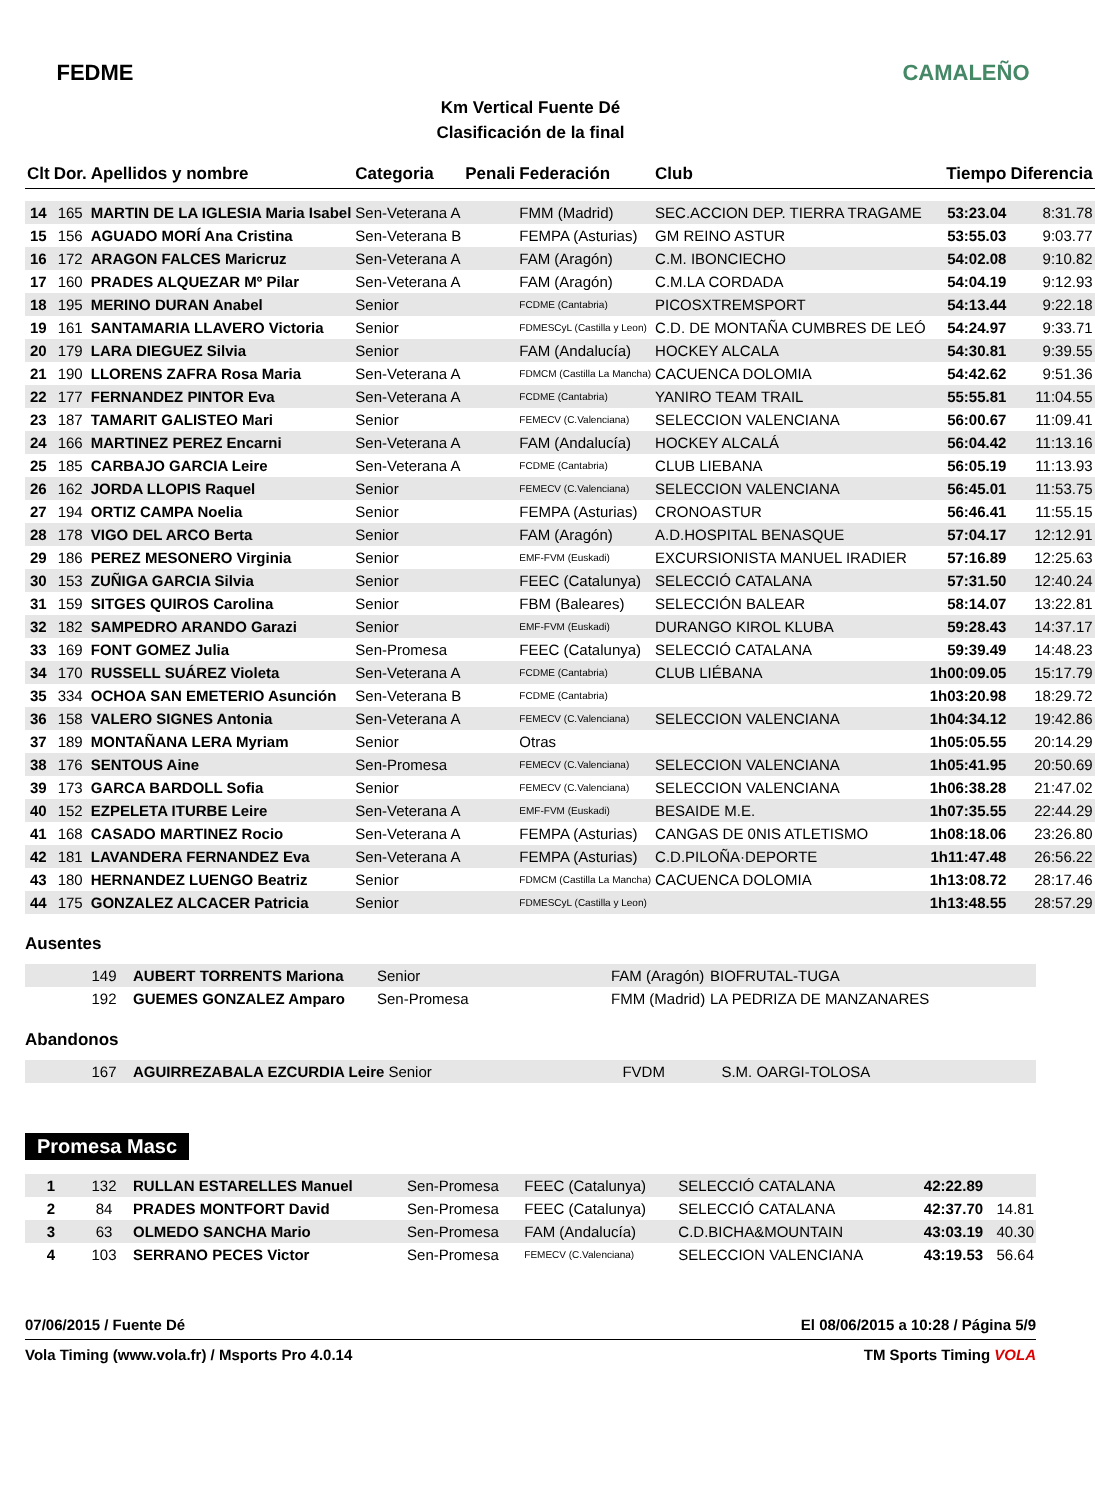FEDME
Km Vertical Fuente Dé
Clasificación de la final
CAMALEÑO
| Clt | Dor. | Apellidos y nombre | Categoria | Penali | Federación | Club | Tiempo | Diferencia |
| --- | --- | --- | --- | --- | --- | --- | --- | --- |
| 14 | 165 | MARTIN DE LA IGLESIA Maria Isabel | Sen-Veterana A | | FMM (Madrid) | SEC.ACCION DEP. TIERRA TRAGAME | 53:23.04 | 8:31.78 |
| 15 | 156 | AGUADO MORÍ Ana Cristina | Sen-Veterana B | | FEMPA (Asturias) | GM REINO ASTUR | 53:55.03 | 9:03.77 |
| 16 | 172 | ARAGON FALCES Maricruz | Sen-Veterana A | | FAM (Aragón) | C.M. IBONCIECHO | 54:02.08 | 9:10.82 |
| 17 | 160 | PRADES ALQUEZAR Mº Pilar | Sen-Veterana A | | FAM (Aragón) | C.M.LA CORDADA | 54:04.19 | 9:12.93 |
| 18 | 195 | MERINO DURAN Anabel | Senior | | FCDME (Cantabria) | PICOSXTREMSPORT | 54:13.44 | 9:22.18 |
| 19 | 161 | SANTAMARIA LLAVERO Victoria | Senior | | FDMESCyL (Castilla y Leon) | C.D. DE MONTAÑA CUMBRES DE LEÓ | 54:24.97 | 9:33.71 |
| 20 | 179 | LARA DIEGUEZ Silvia | Senior | | FAM (Andalucía) | HOCKEY ALCALA | 54:30.81 | 9:39.55 |
| 21 | 190 | LLORENS ZAFRA Rosa Maria | Sen-Veterana A | | FDMCM (Castilla La Mancha) | CACUENCA DOLOMIA | 54:42.62 | 9:51.36 |
| 22 | 177 | FERNANDEZ PINTOR Eva | Sen-Veterana A | | FCDME (Cantabria) | YANIRO TEAM TRAIL | 55:55.81 | 11:04.55 |
| 23 | 187 | TAMARIT GALISTEO Mari | Senior | | FEMECV (C.Valenciana) | SELECCION VALENCIANA | 56:00.67 | 11:09.41 |
| 24 | 166 | MARTINEZ PEREZ Encarni | Sen-Veterana A | | FAM (Andalucía) | HOCKEY ALCALÁ | 56:04.42 | 11:13.16 |
| 25 | 185 | CARBAJO GARCIA Leire | Sen-Veterana A | | FCDME (Cantabria) | CLUB LIEBANA | 56:05.19 | 11:13.93 |
| 26 | 162 | JORDA LLOPIS Raquel | Senior | | FEMECV (C.Valenciana) | SELECCION VALENCIANA | 56:45.01 | 11:53.75 |
| 27 | 194 | ORTIZ CAMPA Noelia | Senior | | FEMPA (Asturias) | CRONOASTUR | 56:46.41 | 11:55.15 |
| 28 | 178 | VIGO DEL ARCO Berta | Senior | | FAM (Aragón) | A.D.HOSPITAL BENASQUE | 57:04.17 | 12:12.91 |
| 29 | 186 | PEREZ MESONERO Virginia | Senior | | EMF-FVM (Euskadi) | EXCURSIONISTA MANUEL IRADIER | 57:16.89 | 12:25.63 |
| 30 | 153 | ZUÑIGA GARCIA Silvia | Senior | | FEEC (Catalunya) | SELECCIÓ CATALANA | 57:31.50 | 12:40.24 |
| 31 | 159 | SITGES QUIROS Carolina | Senior | | FBM (Baleares) | SELECCIÓN BALEAR | 58:14.07 | 13:22.81 |
| 32 | 182 | SAMPEDRO ARANDO Garazi | Senior | | EMF-FVM (Euskadi) | DURANGO KIROL KLUBA | 59:28.43 | 14:37.17 |
| 33 | 169 | FONT GOMEZ Julia | Sen-Promesa | | FEEC (Catalunya) | SELECCIÓ CATALANA | 59:39.49 | 14:48.23 |
| 34 | 170 | RUSSELL SUÁREZ Violeta | Sen-Veterana A | | FCDME (Cantabria) | CLUB LIÉBANA | 1h00:09.05 | 15:17.79 |
| 35 | 334 | OCHOA SAN EMETERIO Asunción | Sen-Veterana B | | FCDME (Cantabria) | | 1h03:20.98 | 18:29.72 |
| 36 | 158 | VALERO SIGNES Antonia | Sen-Veterana A | | FEMECV (C.Valenciana) | SELECCION VALENCIANA | 1h04:34.12 | 19:42.86 |
| 37 | 189 | MONTAÑANA LERA Myriam | Senior | | Otras | | 1h05:05.55 | 20:14.29 |
| 38 | 176 | SENTOUS Aine | Sen-Promesa | | FEMECV (C.Valenciana) | SELECCION VALENCIANA | 1h05:41.95 | 20:50.69 |
| 39 | 173 | GARCA BARDOLL Sofia | Senior | | FEMECV (C.Valenciana) | SELECCION VALENCIANA | 1h06:38.28 | 21:47.02 |
| 40 | 152 | EZPELETA ITURBE Leire | Sen-Veterana A | | EMF-FVM (Euskadi) | BESAIDE M.E. | 1h07:35.55 | 22:44.29 |
| 41 | 168 | CASADO MARTINEZ Rocio | Sen-Veterana A | | FEMPA (Asturias) | CANGAS DE 0NIS ATLETISMO | 1h08:18.06 | 23:26.80 |
| 42 | 181 | LAVANDERA FERNANDEZ Eva | Sen-Veterana A | | FEMPA (Asturias) | C.D.PILOÑA·DEPORTE | 1h11:47.48 | 26:56.22 |
| 43 | 180 | HERNANDEZ LUENGO Beatriz | Senior | | FDMCM (Castilla La Mancha) | CACUENCA DOLOMIA | 1h13:08.72 | 28:17.46 |
| 44 | 175 | GONZALEZ ALCACER Patricia | Senior | | FDMESCyL (Castilla y Leon) | | 1h13:48.55 | 28:57.29 |
Ausentes
| | 149 | AUBERT TORRENTS Mariona | Senior | FAM (Aragón) | BIOFRUTAL-TUGA |
| | 192 | GUEMES GONZALEZ Amparo | Sen-Promesa | FMM (Madrid) | LA PEDRIZA DE MANZANARES |
Abandonos
| | 167 | AGUIRREZABALA EZCURDIA Leire | Senior | FVDM | S.M. OARGI-TOLOSA |
Promesa Masc
| 1 | 132 | RULLAN ESTARELLES Manuel | Sen-Promesa | FEEC (Catalunya) | SELECCIÓ CATALANA | 42:22.89 | |
| 2 | 84 | PRADES MONTFORT David | Sen-Promesa | FEEC (Catalunya) | SELECCIÓ CATALANA | 42:37.70 | 14.81 |
| 3 | 63 | OLMEDO SANCHA Mario | Sen-Promesa | FAM (Andalucía) | C.D.BICHA&MOUNTAIN | 43:03.19 | 40.30 |
| 4 | 103 | SERRANO PECES Victor | Sen-Promesa | FEMECV (C.Valenciana) | SELECCION VALENCIANA | 43:19.53 | 56.64 |
07/06/2015 / Fuente Dé El 08/06/2015 a 10:28 / Página 5/9
Vola Timing (www.vola.fr) / Msports Pro 4.0.14 TM Sports Timing VOLA